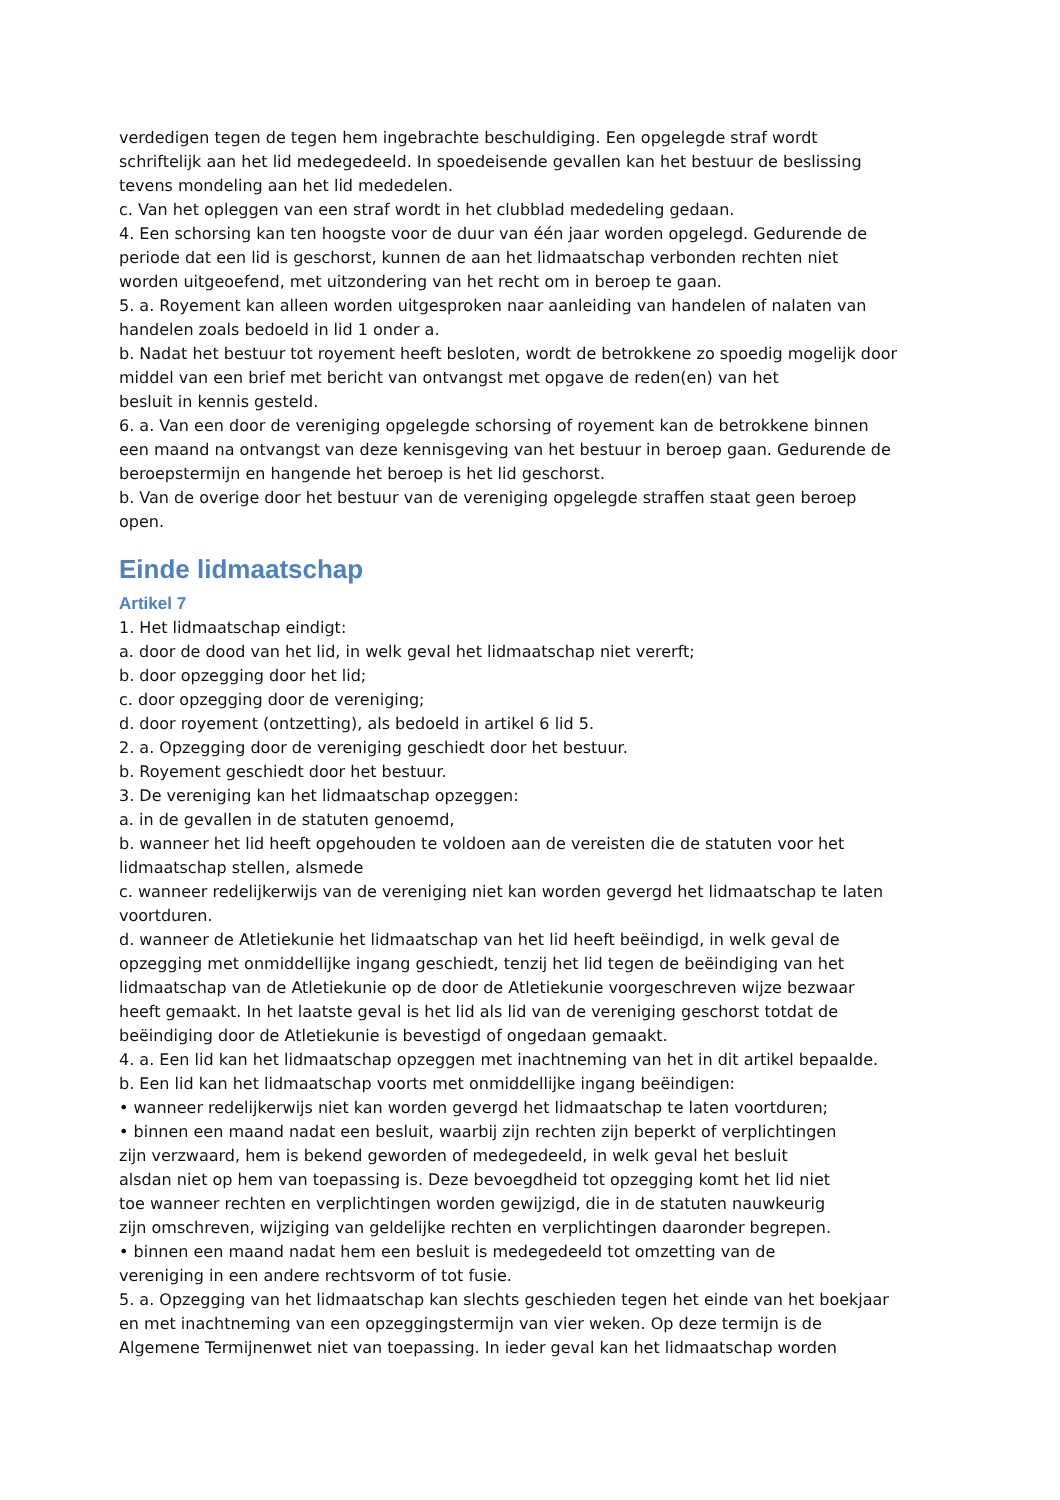verdedigen tegen de tegen hem ingebrachte beschuldiging. Een opgelegde straf wordt schriftelijk aan het lid medegedeeld. In spoedeisende gevallen kan het bestuur de beslissing tevens mondeling aan het lid mededelen.
c. Van het opleggen van een straf wordt in het clubblad mededeling gedaan.
4. Een schorsing kan ten hoogste voor de duur van één jaar worden opgelegd. Gedurende de periode dat een lid is geschorst, kunnen de aan het lidmaatschap verbonden rechten niet worden uitgeoefend, met uitzondering van het recht om in beroep te gaan.
5. a. Royement kan alleen worden uitgesproken naar aanleiding van handelen of nalaten van handelen zoals bedoeld in lid 1 onder a.
b. Nadat het bestuur tot royement heeft besloten, wordt de betrokkene zo spoedig mogelijk door middel van een brief met bericht van ontvangst met opgave de reden(en) van het
besluit in kennis gesteld.
6. a. Van een door de vereniging opgelegde schorsing of royement kan de betrokkene binnen een maand na ontvangst van deze kennisgeving van het bestuur in beroep gaan. Gedurende de beroepstermijn en hangende het beroep is het lid geschorst.
b. Van de overige door het bestuur van de vereniging opgelegde straffen staat geen beroep open.
Einde lidmaatschap
Artikel 7
1. Het lidmaatschap eindigt:
a. door de dood van het lid, in welk geval het lidmaatschap niet vererft;
b. door opzegging door het lid;
c. door opzegging door de vereniging;
d. door royement (ontzetting), als bedoeld in artikel 6 lid 5.
2. a. Opzegging door de vereniging geschiedt door het bestuur.
b. Royement geschiedt door het bestuur.
3. De vereniging kan het lidmaatschap opzeggen:
a. in de gevallen in de statuten genoemd,
b. wanneer het lid heeft opgehouden te voldoen aan de vereisten die de statuten voor het lidmaatschap stellen, alsmede
c. wanneer redelijkerwijs van de vereniging niet kan worden gevergd het lidmaatschap te laten voortduren.
d. wanneer de Atletiekunie het lidmaatschap van het lid heeft beëindigd, in welk geval de opzegging met onmiddellijke ingang geschiedt, tenzij het lid tegen de beëindiging van het lidmaatschap van de Atletiekunie op de door de Atletiekunie voorgeschreven wijze bezwaar heeft gemaakt. In het laatste geval is het lid als lid van de vereniging geschorst totdat de beëindiging door de Atletiekunie is bevestigd of ongedaan gemaakt.
4. a. Een lid kan het lidmaatschap opzeggen met inachtneming van het in dit artikel bepaalde.
b. Een lid kan het lidmaatschap voorts met onmiddellijke ingang beëindigen:
• wanneer redelijkerwijs niet kan worden gevergd het lidmaatschap te laten voortduren;
• binnen een maand nadat een besluit, waarbij zijn rechten zijn beperkt of verplichtingen
zijn verzwaard, hem is bekend geworden of medegedeeld, in welk geval het besluit
alsdan niet op hem van toepassing is. Deze bevoegdheid tot opzegging komt het lid niet
toe wanneer rechten en verplichtingen worden gewijzigd, die in de statuten nauwkeurig
zijn omschreven, wijziging van geldelijke rechten en verplichtingen daaronder begrepen.
• binnen een maand nadat hem een besluit is medegedeeld tot omzetting van de
vereniging in een andere rechtsvorm of tot fusie.
5. a. Opzegging van het lidmaatschap kan slechts geschieden tegen het einde van het boekjaar en met inachtneming van een opzeggingstermijn van vier weken. Op deze termijn is de Algemene Termijnenwet niet van toepassing. In ieder geval kan het lidmaatschap worden